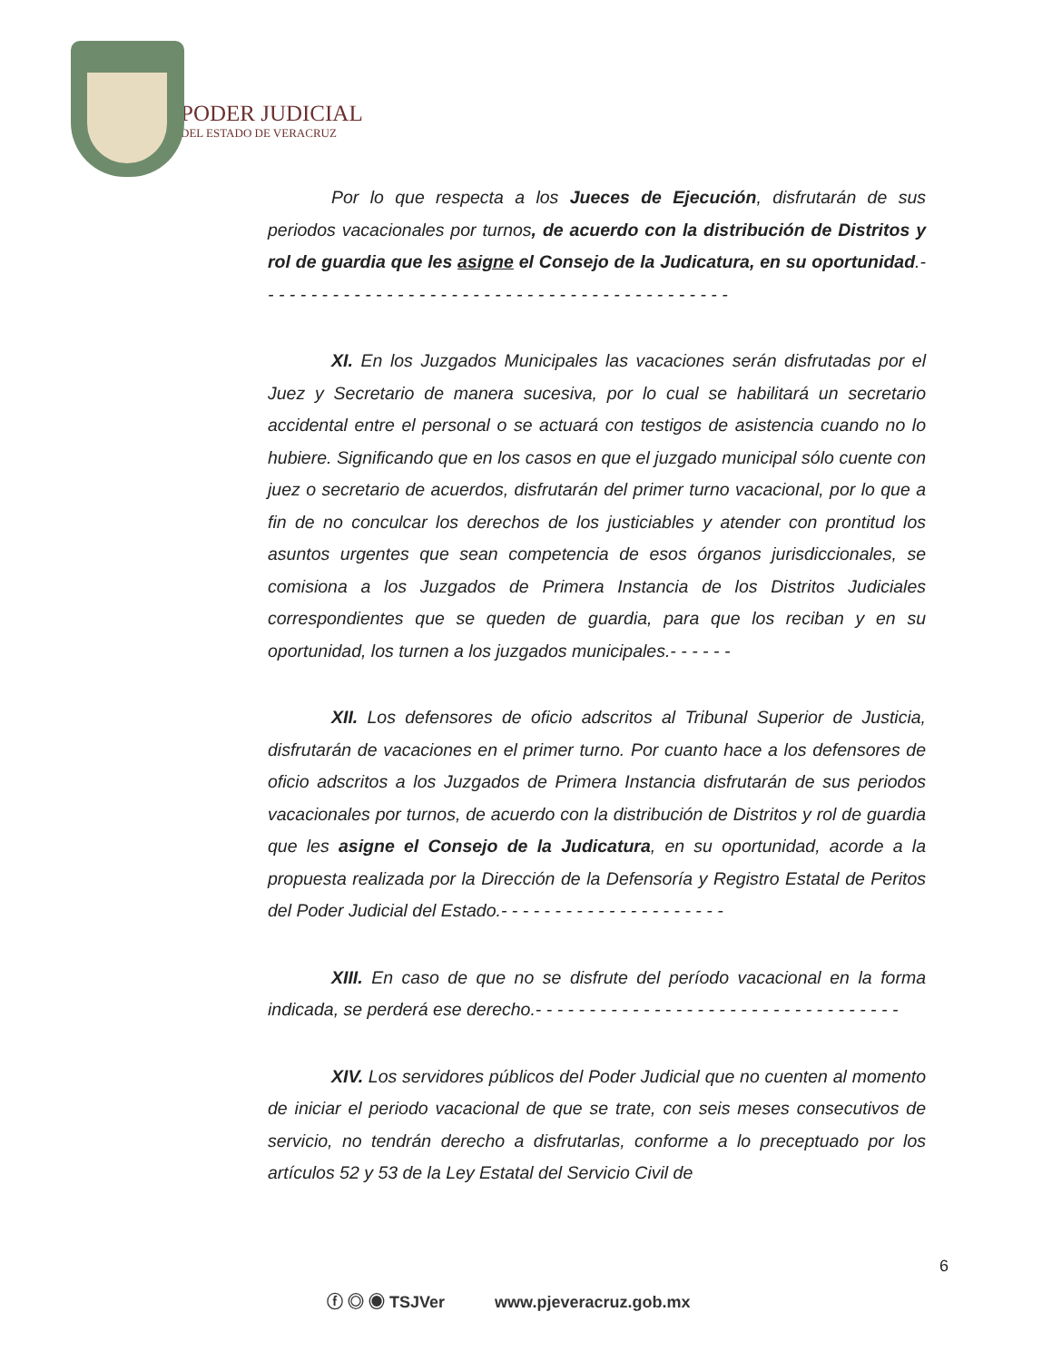PODER JUDICIAL
DEL ESTADO DE VERACRUZ
Por lo que respecta a los Jueces de Ejecución, disfrutarán de sus periodos vacacionales por turnos, de acuerdo con la distribución de Distritos y rol de guardia que les asigne el Consejo de la Judicatura, en su oportunidad.- - - - - - - - - - - - - - - - - - - - - - - - - - - - - - - - - - - - - - - - - - - -
XI. En los Juzgados Municipales las vacaciones serán disfrutadas por el Juez y Secretario de manera sucesiva, por lo cual se habilitará un secretario accidental entre el personal o se actuará con testigos de asistencia cuando no lo hubiere. Significando que en los casos en que el juzgado municipal sólo cuente con juez o secretario de acuerdos, disfrutarán del primer turno vacacional, por lo que a fin de no conculcar los derechos de los justiciables y atender con prontitud los asuntos urgentes que sean competencia de esos órganos jurisdiccionales, se comisiona a los Juzgados de Primera Instancia de los Distritos Judiciales correspondientes que se queden de guardia, para que los reciban y en su oportunidad, los turnen a los juzgados municipales.- - - - - -
XII. Los defensores de oficio adscritos al Tribunal Superior de Justicia, disfrutarán de vacaciones en el primer turno. Por cuanto hace a los defensores de oficio adscritos a los Juzgados de Primera Instancia disfrutarán de sus periodos vacacionales por turnos, de acuerdo con la distribución de Distritos y rol de guardia que les asigne el Consejo de la Judicatura, en su oportunidad, acorde a la propuesta realizada por la Dirección de la Defensoría y Registro Estatal de Peritos del Poder Judicial del Estado.- - - - - - - - - - - - - - - - - - - - -
XIII. En caso de que no se disfrute del período vacacional en la forma indicada, se perderá ese derecho.- - - - - - - - - - - - - - - - - - - - - - - - - - - - - - - - - -
XIV. Los servidores públicos del Poder Judicial que no cuenten al momento de iniciar el periodo vacacional de que se trate, con seis meses consecutivos de servicio, no tendrán derecho a disfrutarlas, conforme a lo preceptuado por los artículos 52 y 53 de la Ley Estatal del Servicio Civil de
6
ⓕ ◎ ◉ TSJVer www.pjeveracruz.gob.mx